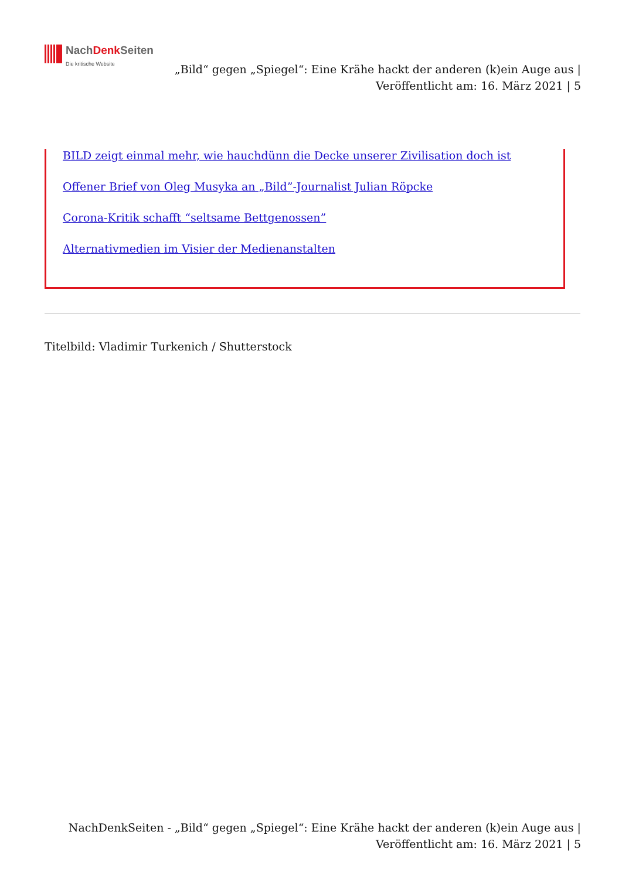NachDenk Seiten
Die kritische Website
„Bild“ gegen „Spiegel“: Eine Krähe hackt der anderen (k)ein Auge aus | Veröffentlicht am: 16. März 2021 | 5
BILD zeigt einmal mehr, wie hauchdünn die Decke unserer Zivilisation doch ist
Offener Brief von Oleg Musyka an „Bild”-Journalist Julian Röpcke
Corona-Kritik schafft “seltsame Bettgenossen”
Alternativmedien im Visier der Medienanstalten
Titelbild: Vladimir Turkenich / Shutterstock
NachDenkSeiten - „Bild“ gegen „Spiegel“: Eine Krähe hackt der anderen (k)ein Auge aus | Veröffentlicht am: 16. März 2021 | 5